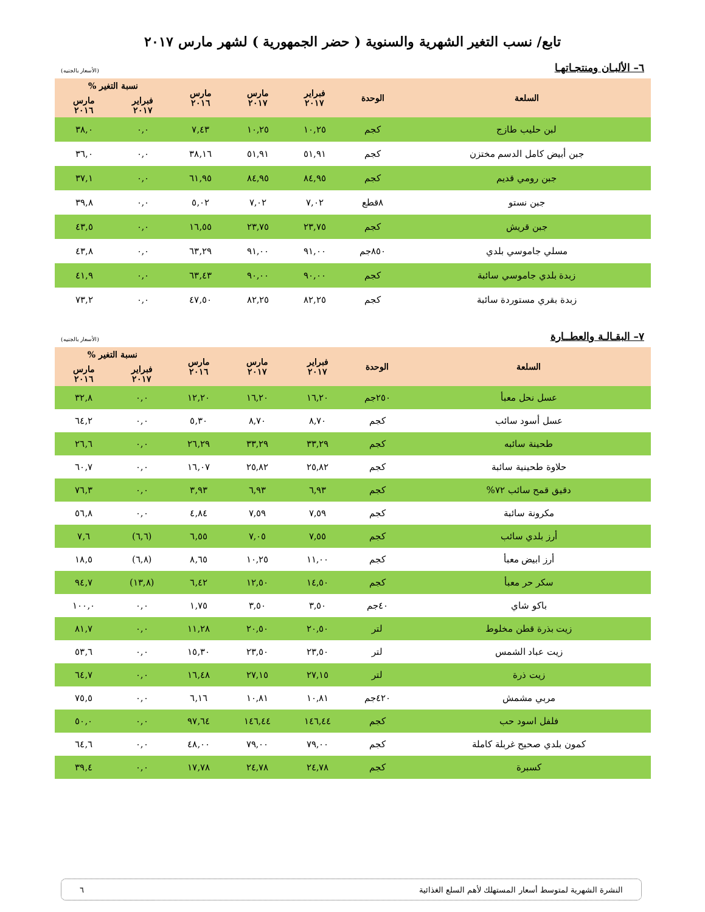تابع/ نسب التغير الشهرية والسنوية ( حضر الجمهورية ) لشهر مارس ٢٠١٧
٦– الألبـان ومنتجـاتهـا
(الأسعار بالجنيه)
| السلعة | الوحدة | فبراير ٢٠١٧ | مارس ٢٠١٧ | مارس ٢٠١٦ | نسبة التغير % | |
| --- | --- | --- | --- | --- | --- | --- |
| | | | | | فبراير ٢٠١٧ | مارس ٢٠١٦ |
| لبن حليب طازج | كجم | ١٠,٢٥ | ١٠,٢٥ | ٧,٤٣ | ٠,٠ | ٣٨,٠ |
| جبن أبيض كامل الدسم مختزن | كجم | ٥١,٩١ | ٥١,٩١ | ٣٨,١٦ | ٠,٠ | ٣٦,٠ |
| جبن رومي قديم | كجم | ٨٤,٩٥ | ٨٤,٩٥ | ٦١,٩٥ | ٠,٠ | ٣٧,١ |
| جبن نستو | ٨قطع | ٧,٠٢ | ٧,٠٢ | ٥,٠٢ | ٠,٠ | ٣٩,٨ |
| جبن قريش | كجم | ٢٣,٧٥ | ٢٣,٧٥ | ١٦,٥٥ | ٠,٠ | ٤٣,٥ |
| مسلي جاموسي بلدي | ٨٥٠جم | ٩١,٠٠ | ٩١,٠٠ | ٦٣,٢٩ | ٠,٠ | ٤٣,٨ |
| زبدة بلدي جاموسي سائبة | كجم | ٩٠,٠٠ | ٩٠,٠٠ | ٦٣,٤٣ | ٠,٠ | ٤١,٩ |
| زبدة بقري مستوردة سائبة | كجم | ٨٢,٢٥ | ٨٢,٢٥ | ٤٧,٥٠ | ٠,٠ | ٧٣,٢ |
٧– البقـالـة والعطــارة
(الأسعار بالجنيه)
| السلعة | الوحدة | فبراير ٢٠١٧ | مارس ٢٠١٧ | مارس ٢٠١٦ | نسبة التغير % | |
| --- | --- | --- | --- | --- | --- | --- |
| | | | | | فبراير ٢٠١٧ | مارس ٢٠١٦ |
| عسل نحل معبأ | ٢٥٠جم | ١٦,٢٠ | ١٦,٢٠ | ١٢,٢٠ | ٠,٠ | ٣٢,٨ |
| عسل أسود سائب | كجم | ٨,٧٠ | ٨,٧٠ | ٥,٣٠ | ٠,٠ | ٦٤,٢ |
| طحينة سائبه | كجم | ٣٣,٢٩ | ٣٣,٢٩ | ٢٦,٢٩ | ٠,٠ | ٢٦,٦ |
| حلاوة طحينية سائبة | كجم | ٢٥,٨٢ | ٢٥,٨٢ | ١٦,٠٧ | ٠,٠ | ٦٠,٧ |
| دقيق قمح سائب ٧٢% | كجم | ٦,٩٣ | ٦,٩٣ | ٣,٩٣ | ٠,٠ | ٧٦,٣ |
| مكرونة سائبة | كجم | ٧,٥٩ | ٧,٥٩ | ٤,٨٤ | ٠,٠ | ٥٦,٨ |
| أرز بلدي سائب | كجم | ٧,٥٥ | ٧,٠٥ | ٦,٥٥ | (٦,٦) | ٧,٦ |
| أرز ابيض معبأ | كجم | ١١,٠٠ | ١٠,٢٥ | ٨,٦٥ | (٦,٨) | ١٨,٥ |
| سكر حر معبأ | كجم | ١٤,٥٠ | ١٢,٥٠ | ٦,٤٢ | (١٣,٨) | ٩٤,٧ |
| باكو شاي | ٤٠جم | ٣,٥٠ | ٣,٥٠ | ١,٧٥ | ٠,٠ | ١٠٠,٠ |
| زيت بذرة قطن مخلوط | لتر | ٢٠,٥٠ | ٢٠,٥٠ | ١١,٢٨ | ٠,٠ | ٨١,٧ |
| زيت عباد الشمس | لتر | ٢٣,٥٠ | ٢٣,٥٠ | ١٥,٣٠ | ٠,٠ | ٥٣,٦ |
| زيت ذرة | لتر | ٢٧,١٥ | ٢٧,١٥ | ١٦,٤٨ | ٠,٠ | ٦٤,٧ |
| مربي مشمش | ٤٢٠جم | ١٠,٨١ | ١٠,٨١ | ٦,١٦ | ٠,٠ | ٧٥,٥ |
| فلفل اسود حب | كجم | ١٤٦,٤٤ | ١٤٦,٤٤ | ٩٧,٦٤ | ٠,٠ | ٥٠,٠ |
| كمون بلدي صحيح غربلة كاملة | كجم | ٧٩,٠٠ | ٧٩,٠٠ | ٤٨,٠٠ | ٠,٠ | ٦٤,٦ |
| كسبرة | كجم | ٢٤,٧٨ | ٢٤,٧٨ | ١٧,٧٨ | ٠,٠ | ٣٩,٤ |
النشرة الشهرية لمتوسط أسعار المستهلك لأهم السلع الغذائية ٦